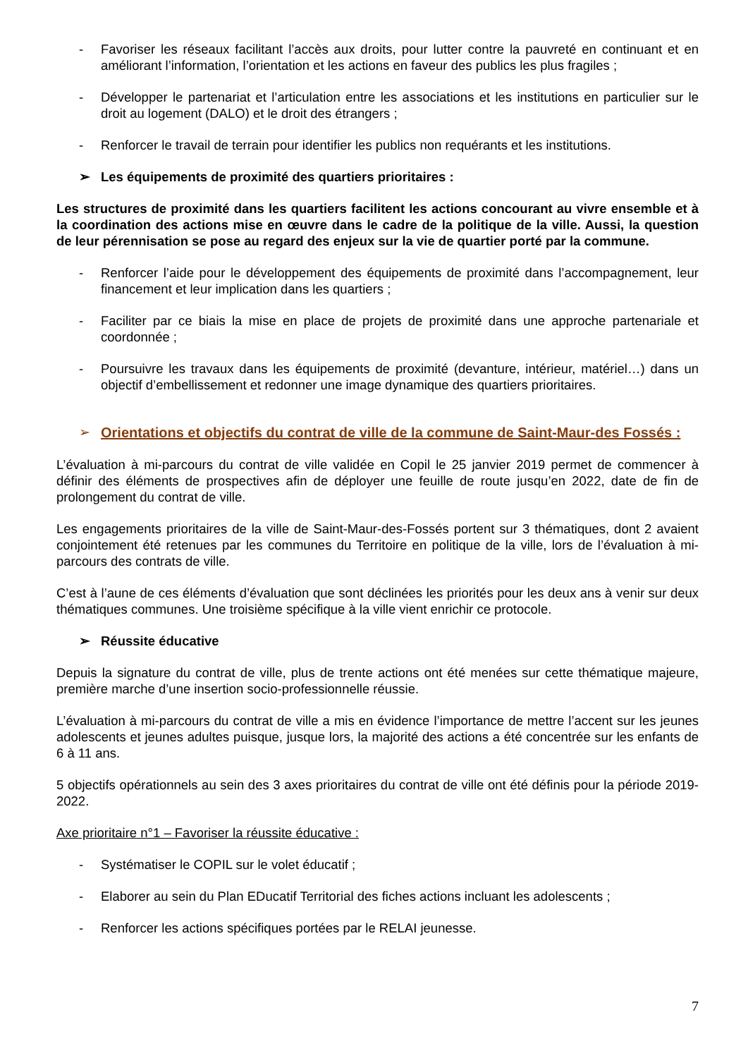- Favoriser les réseaux facilitant l’accès aux droits, pour lutter contre la pauvreté en continuant et en améliorant l’information, l’orientation et les actions en faveur des publics les plus fragiles ;
- Développer le partenariat et l’articulation entre les associations et les institutions en particulier sur le droit au logement (DALO) et le droit des étrangers ;
- Renforcer le travail de terrain pour identifier les publics non requérants et les institutions.
➢ Les équipements de proximité des quartiers prioritaires :
Les structures de proximité dans les quartiers facilitent les actions concourant au vivre ensemble et à la coordination des actions mise en œuvre dans le cadre de la politique de la ville. Aussi, la question de leur pérennisation se pose au regard des enjeux sur la vie de quartier porté par la commune.
- Renforcer l’aide pour le développement des équipements de proximité dans l’accompagnement, leur financement et leur implication dans les quartiers ;
- Faciliter par ce biais la mise en place de projets de proximité dans une approche partenariale et coordonnée ;
- Poursuivre les travaux dans les équipements de proximité (devanture, intérieur, matériel…) dans un objectif d’embellissement et redonner une image dynamique des quartiers prioritaires.
➢ Orientations et objectifs du contrat de ville de la commune de Saint-Maur-des Fossés :
L’évaluation à mi-parcours du contrat de ville validée en Copil le 25 janvier 2019 permet de commencer à définir des éléments de prospectives afin de déployer une feuille de route jusqu’en 2022, date de fin de prolongement du contrat de ville.
Les engagements prioritaires de la ville de Saint-Maur-des-Fossés portent sur 3 thématiques, dont 2 avaient conjointement été retenues par les communes du Territoire en politique de la ville, lors de l’évaluation à mi-parcours des contrats de ville.
C’est à l’aune de ces éléments d’évaluation que sont déclinées les priorités pour les deux ans à venir sur deux thématiques communes. Une troisième spécifique à la ville vient enrichir ce protocole.
➢ Réussite éducative
Depuis la signature du contrat de ville, plus de trente actions ont été menées sur cette thématique majeure, première marche d’une insertion socio-professionnelle réussie.
L’évaluation à mi-parcours du contrat de ville a mis en évidence l’importance de mettre l’accent sur les jeunes adolescents et jeunes adultes puisque, jusque lors, la majorité des actions a été concentrée sur les enfants de 6 à 11 ans.
5 objectifs opérationnels au sein des 3 axes prioritaires du contrat de ville ont été définis pour la période 2019-2022.
Axe prioritaire n°1 – Favoriser la réussite éducative :
- Systématiser le COPIL sur le volet éducatif ;
- Elaborer au sein du Plan EDucatif Territorial des fiches actions incluant les adolescents ;
- Renforcer les actions spécifiques portées par le RELAI jeunesse.
7